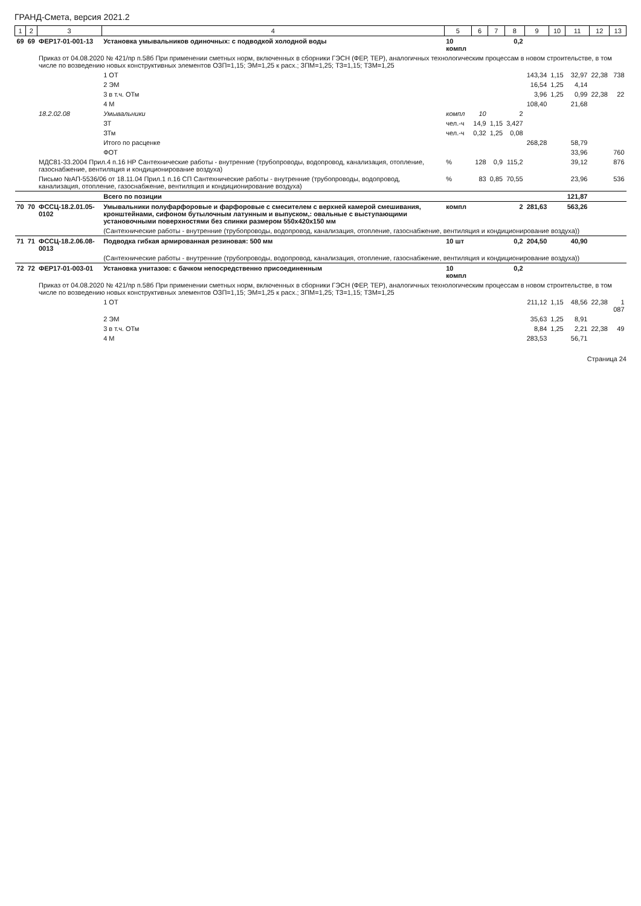ГРАНД-Смета, версия 2021.2
| 1 | 2 | 3 | 4 | 5 | 6 | 7 | 8 | 9 | 10 | 11 | 12 | 13 |
| --- | --- | --- | --- | --- | --- | --- | --- | --- | --- | --- | --- | --- |
| 69 | 69 | ФЕР17-01-001-13 | Установка умывальников одиночных: с подводкой холодной воды | 10 компл | | | 0,2 | | | | | |
| | | Приказ от 04.08.2020 № 421/пр п.58б При применении сметных норм, включенных в сборники ГЭСН (ФЕР, ТЕР), аналогичных технологическим процессам в новом строительстве, в том числе по возведению новых конструктивных элементов ОЗП=1,15; ЭМ=1,25 к расх.; ЗПМ=1,25; ТЗ=1,15; ТЗМ=1,25 | | | | | | | | | | |
| | | | 1 ОТ | | | | | 143,34 | 1,15 | 32,97 | 22,38 | 738 |
| | | | 2 ЭМ | | | | | 16,54 | 1,25 | 4,14 | | |
| | | | 3 в т.ч. ОТм | | | | | 3,96 | 1,25 | 0,99 | 22,38 | 22 |
| | | | 4 М | | | | | 108,40 | | 21,68 | | |
| | | 18.2.02.08 | Умывальники | компл | 10 | | 2 | | | | | |
| | | | ЗТ | чел.-ч | 14,9 | 1,15 | 3,427 | | | | | |
| | | | ЗТм | чел.-ч | 0,32 | 1,25 | 0,08 | | | | | |
| | | | Итого по расценке | | | | | 268,28 | | 58,79 | | |
| | | | ФОТ | | | | | | | 33,96 | | 760 |
| | | МДС81-33.2004 Прил.4 п.16 НР Сантехнические работы - внутренние (трубопроводы, водопровод, канализация, отопление, газоснабжение, вентиляция и кондиционирование воздуха) | | % | 128 | 0,9 | 115,2 | | | 39,12 | | 876 |
| | | Письмо №АП-5536/06 от 18.11.04 Прил.1 п.16 СП Сантехнические работы - внутренние (трубопроводы, водопровод, канализация, отопление, газоснабжение, вентиляция и кондиционирование воздуха) | | % | 83 | 0,85 | 70,55 | | | 23,96 | | 536 |
| | | | Всего по позиции | | | | | | | 121,87 | | |
| 70 | 70 | ФССЦ-18.2.01.05-0102 | Умывальники полуфарфоровые и фарфоровые с смесителем с верхней камерой смешивания, кронштейнами, сифоном бутылочным латунным и выпуском,: овальные с выступающими установочными поверхностями без спинки размером 550х420х150 мм | компл | | | 2 | 281,63 | | 563,26 | | |
| | | | (Сантехнические работы - внутренние (трубопроводы, водопровод, канализация, отопление, газоснабжение, вентиляция и кондиционирование воздуха)) | | | | | | | | | |
| 71 | 71 | ФССЦ-18.2.06.08-0013 | Подводка гибкая армированная резиновая: 500 мм | 10 шт | | | 0,2 | 204,50 | | 40,90 | | |
| | | | (Сантехнические работы - внутренние (трубопроводы, водопровод, канализация, отопление, газоснабжение, вентиляция и кондиционирование воздуха)) | | | | | | | | | |
| 72 | 72 | ФЕР17-01-003-01 | Установка унитазов: с бачком непосредственно присоединенным | 10 компл | | | 0,2 | | | | | |
| | | Приказ от 04.08.2020 № 421/пр п.58б При применении сметных норм, включенных в сборники ГЭСН (ФЕР, ТЕР), аналогичных технологическим процессам в новом строительстве, в том числе по возведению новых конструктивных элементов ОЗП=1,15; ЭМ=1,25 к расх.; ЗПМ=1,25; ТЗ=1,15; ТЗМ=1,25 | | | | | | | | | | |
| | | | 1 ОТ | | | | | 211,12 | 1,15 | 48,56 | 22,38 | 1 087 |
| | | | 2 ЭМ | | | | | 35,63 | 1,25 | 8,91 | | |
| | | | 3 в т.ч. ОТм | | | | | 8,84 | 1,25 | 2,21 | 22,38 | 49 |
| | | | 4 М | | | | | 283,53 | | 56,71 | | |
Страница 24